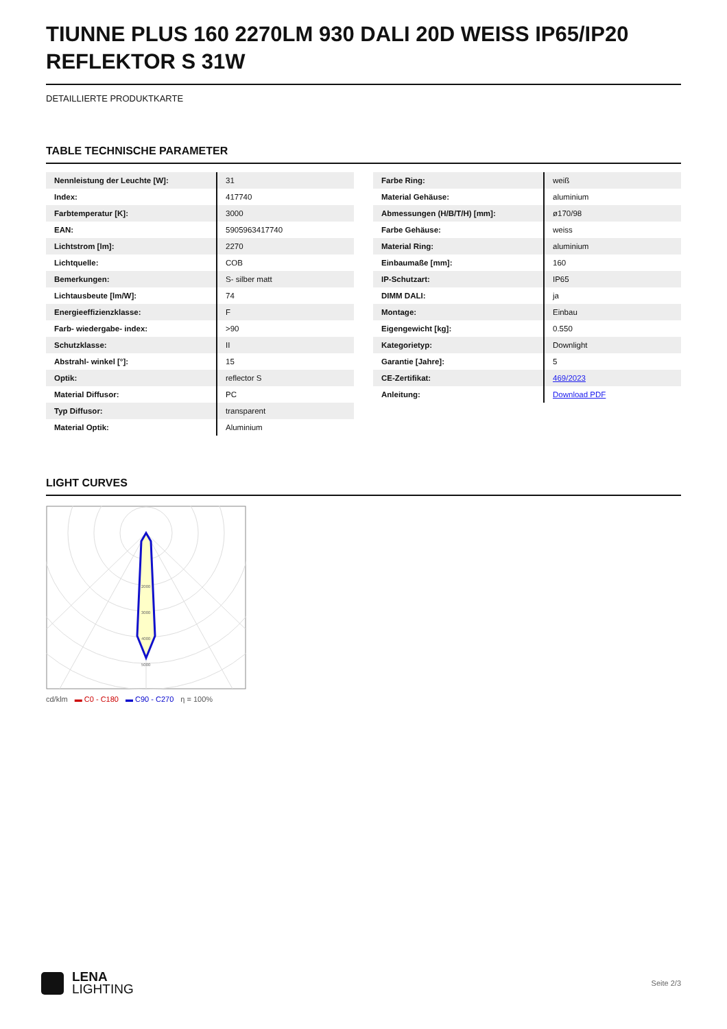TIUNNE PLUS 160 2270LM 930 DALI 20D WEISS IP65/IP20 REFLEKTOR S 31W
DETAILLIERTE PRODUKTKARTE
TABLE TECHNISCHE PARAMETER
| Nennleistung der Leuchte [W]: | 31 |
| Index: | 417740 |
| Farbtemperatur [K]: | 3000 |
| EAN: | 5905963417740 |
| Lichtstrom [lm]: | 2270 |
| Lichtquelle: | COB |
| Bemerkungen: | S- silber matt |
| Lichtausbeute [lm/W]: | 74 |
| Energieeffizienzklasse: | F |
| Farb- wiedergabe- index: | >90 |
| Schutzklasse: | II |
| Abstrahl- winkel [°]: | 15 |
| Optik: | reflector S |
| Material Diffusor: | PC |
| Typ Diffusor: | transparent |
| Material Optik: | Aluminium |
| Farbe Ring: | weiß |
| Material Gehäuse: | aluminium |
| Abmessungen (H/B/T/H) [mm]: | ø170/98 |
| Farbe Gehäuse: | weiss |
| Material Ring: | aluminium |
| Einbaumaße [mm]: | 160 |
| IP-Schutzart: | IP65 |
| DIMM DALI: | ja |
| Montage: | Einbau |
| Eigengewicht [kg]: | 0.550 |
| Kategorietyp: | Downlight |
| Garantie [Jahre]: | 5 |
| CE-Zertifikat: | 469/2023 |
| Anleitung: | Download PDF |
LIGHT CURVES
2000
3000
4000
5000
cd/klm ▬ C0 - C180 ▬ C90 - C270 η = 100%
LENA
LIGHTING
Seite 2/3